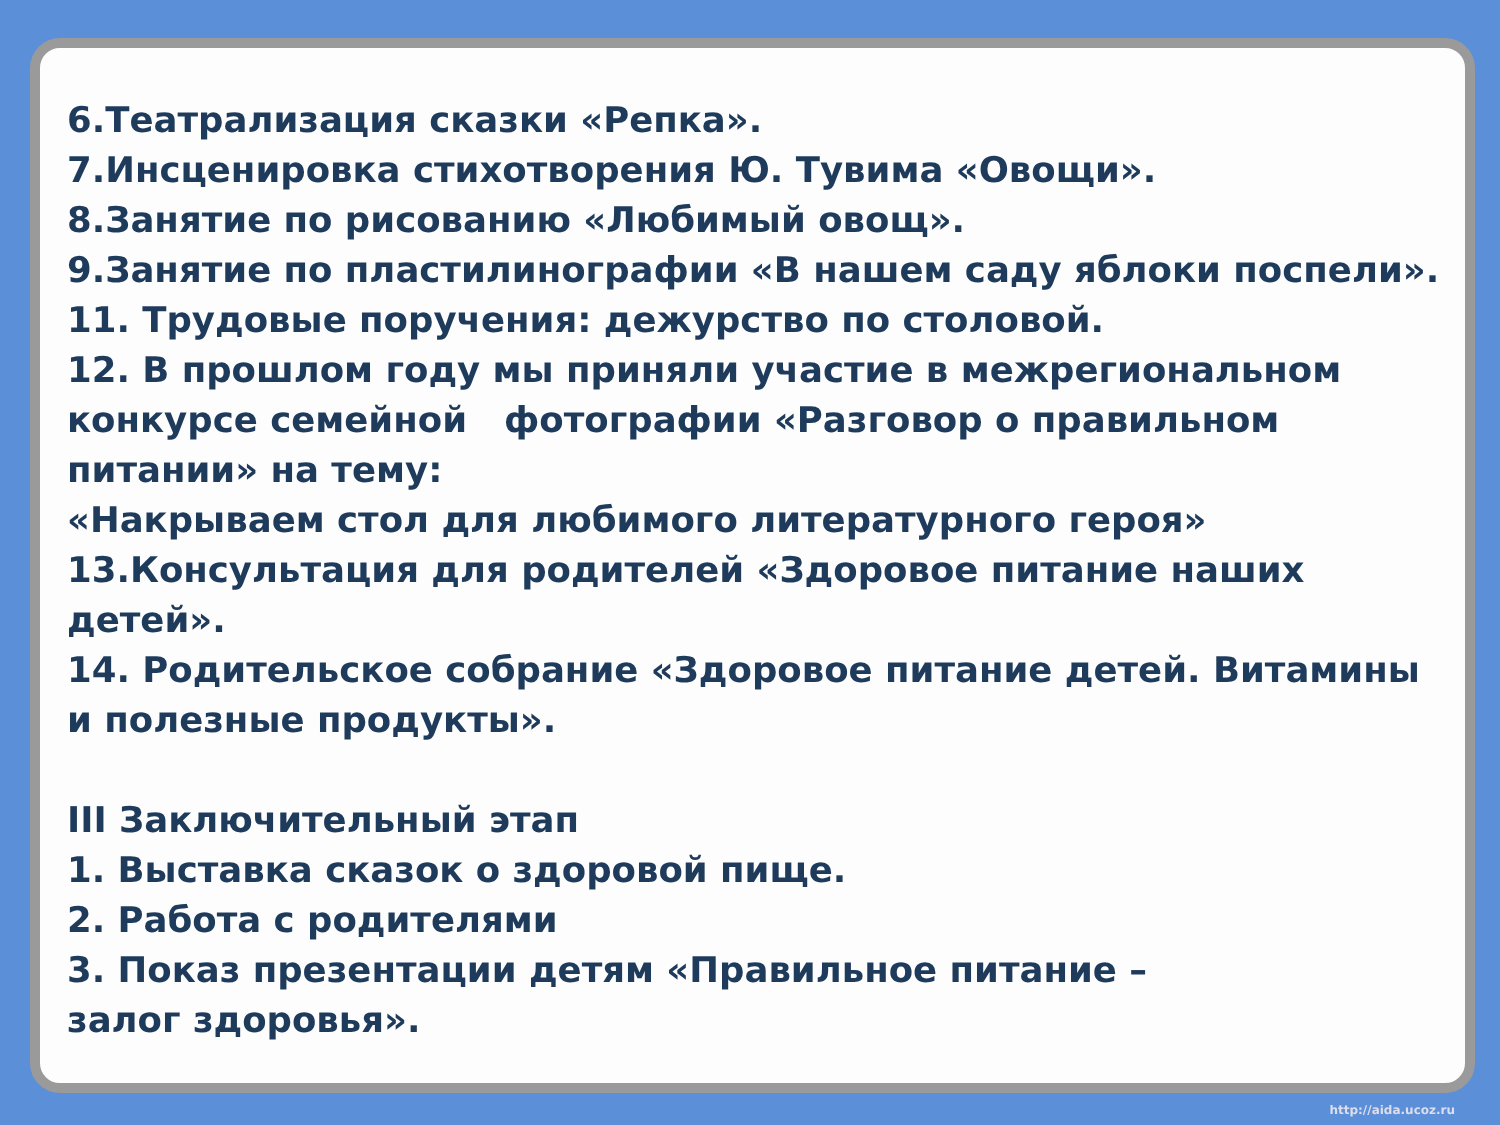6.Театрализация сказки «Репка».
7.Инсценировка стихотворения Ю. Тувима «Овощи».
8.Занятие по рисованию «Любимый овощ».
9.Занятие по пластилинографии «В нашем саду яблоки поспели».
11. Трудовые поручения: дежурство по столовой.
12. В прошлом году мы приняли участие в межрегиональном
конкурсе семейной фотографии «Разговор о правильном
питании» на тему:
«Накрываем стол для любимого литературного героя»
13.Консультация для родителей «Здоровое питание наших
детей».
14. Родительское собрание «Здоровое питание детей. Витамины
и полезные продукты».
III Заключительный этап
1. Выставка сказок о здоровой пище.
2. Работа с родителями
3. Показ презентации детям «Правильное питание –
залог здоровья».
http://aida.ucoz.ru